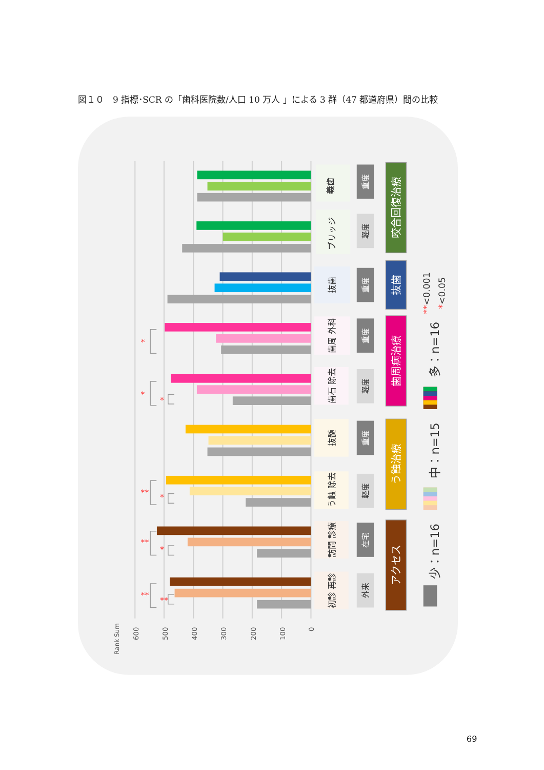図１０　9 指標･SCR の「歯科医院数/人口 10 万人 」による 3 群（47 都道府県）間の比較
600
500
400
300
200
100
0
Rank Sum
*
*
*
**
*
**
*
**
**
義歯
ブリッジ
抜歯
歯周 外科
歯石 除去
抜髄
う蝕 除去
訪問 診療
初診 再診
重度
軽度
重度
重度
軽度
重度
軽度
在宅
外来
咬合回復治療
抜歯
歯周病治療
う蝕治療
アクセス
**<0.001
*<0.05
多：n=16
中：n=15
少：n=16
69